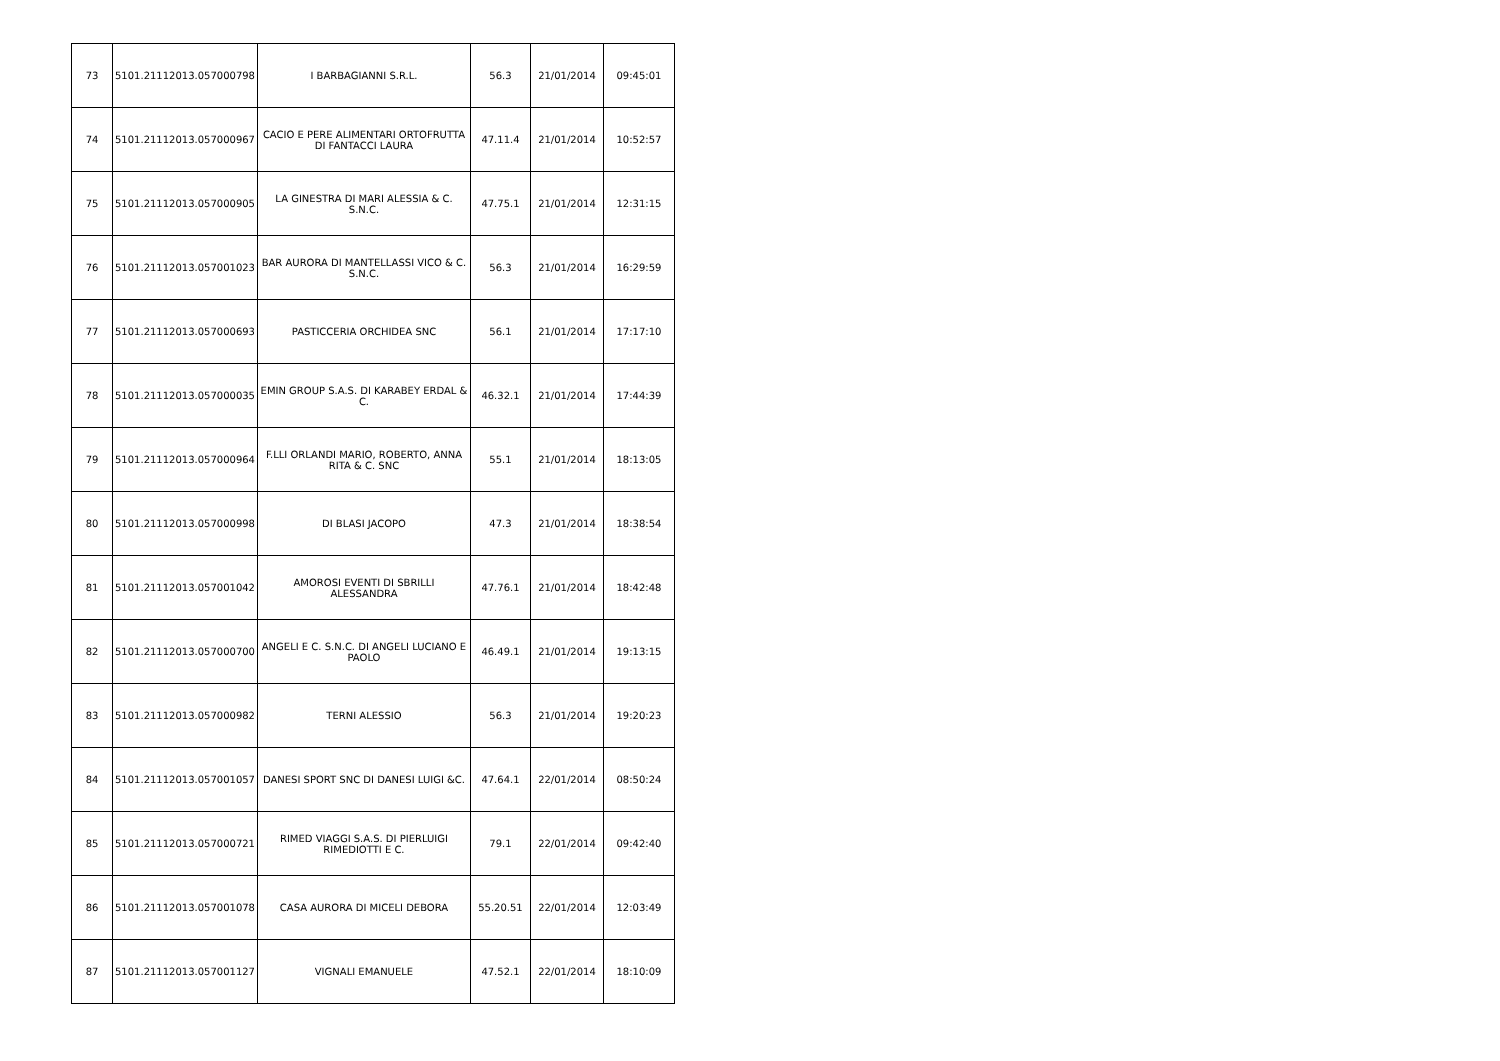| 73 | 5101.21112013.057000798 | I BARBAGIANNI S.R.L. | 56.3 | 21/01/2014 | 09:45:01 |
| 74 | 5101.21112013.057000967 | CACIO E PERE ALIMENTARI ORTOFRUTTA DI FANTACCI LAURA | 47.11.4 | 21/01/2014 | 10:52:57 |
| 75 | 5101.21112013.057000905 | LA GINESTRA DI MARI ALESSIA & C. S.N.C. | 47.75.1 | 21/01/2014 | 12:31:15 |
| 76 | 5101.21112013.057001023 | BAR AURORA DI MANTELLASSI VICO & C. S.N.C. | 56.3 | 21/01/2014 | 16:29:59 |
| 77 | 5101.21112013.057000693 | PASTICCERIA ORCHIDEA SNC | 56.1 | 21/01/2014 | 17:17:10 |
| 78 | 5101.21112013.057000035 | EMIN GROUP S.A.S. DI KARABEY ERDAL & C. | 46.32.1 | 21/01/2014 | 17:44:39 |
| 79 | 5101.21112013.057000964 | F.LLI ORLANDI MARIO, ROBERTO, ANNA RITA & C. SNC | 55.1 | 21/01/2014 | 18:13:05 |
| 80 | 5101.21112013.057000998 | DI BLASI JACOPO | 47.3 | 21/01/2014 | 18:38:54 |
| 81 | 5101.21112013.057001042 | AMOROSI EVENTI DI SBRILLI ALESSANDRA | 47.76.1 | 21/01/2014 | 18:42:48 |
| 82 | 5101.21112013.057000700 | ANGELI E C. S.N.C. DI ANGELI LUCIANO E PAOLO | 46.49.1 | 21/01/2014 | 19:13:15 |
| 83 | 5101.21112013.057000982 | TERNI ALESSIO | 56.3 | 21/01/2014 | 19:20:23 |
| 84 | 5101.21112013.057001057 | DANESI SPORT SNC DI DANESI LUIGI &C. | 47.64.1 | 22/01/2014 | 08:50:24 |
| 85 | 5101.21112013.057000721 | RIMED VIAGGI S.A.S. DI PIERLUIGI RIMEDIOTTI E C. | 79.1 | 22/01/2014 | 09:42:40 |
| 86 | 5101.21112013.057001078 | CASA AURORA DI MICELI DEBORA | 55.20.51 | 22/01/2014 | 12:03:49 |
| 87 | 5101.21112013.057001127 | VIGNALI EMANUELE | 47.52.1 | 22/01/2014 | 18:10:09 |